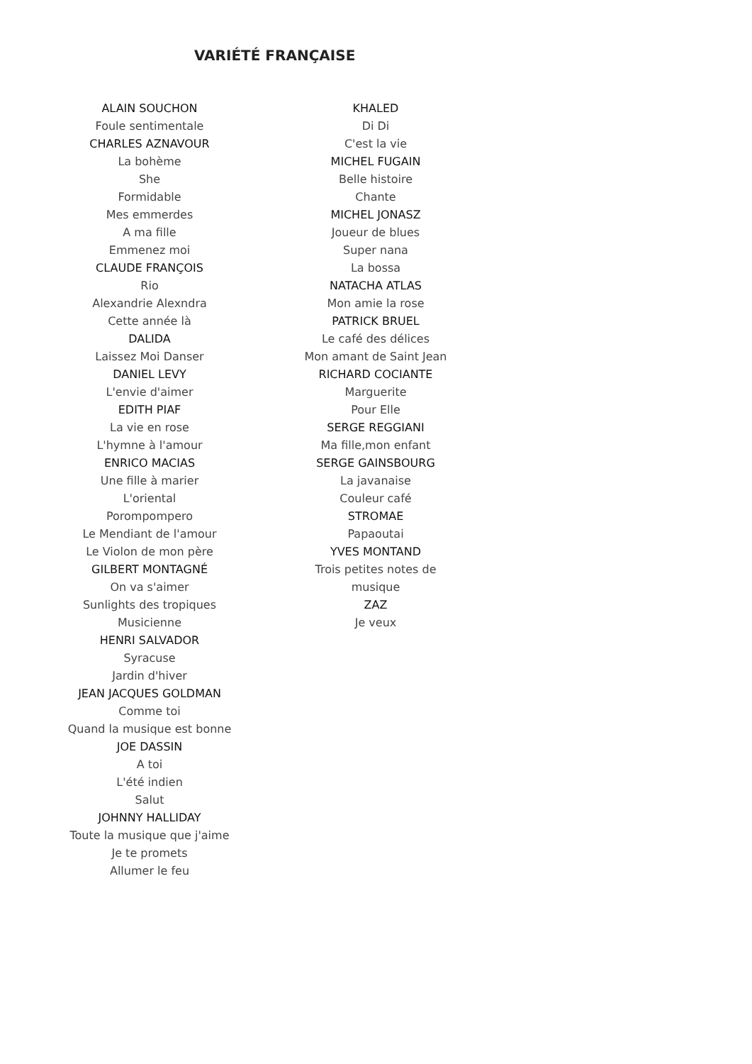VARIÉTÉ FRANÇAISE
ALAIN SOUCHON
Foule sentimentale
CHARLES AZNAVOUR
La bohème
She
Formidable
Mes emmerdes
A ma fille
Emmenez moi
CLAUDE FRANÇOIS
Rio
Alexandrie Alexndra
Cette année là
DALIDA
Laissez Moi Danser
DANIEL LEVY
L'envie d'aimer
EDITH PIAF
La vie en rose
L'hymne à l'amour
ENRICO MACIAS
Une fille à marier
L'oriental
Porompompero
Le Mendiant de l'amour
Le Violon de mon père
GILBERT MONTAGNÉ
On va s'aimer
Sunlights des tropiques
Musicienne
HENRI SALVADOR
Syracuse
Jardin d'hiver
JEAN JACQUES GOLDMAN
Comme toi
Quand la musique est bonne
JOE DASSIN
A toi
L'été indien
Salut
JOHNNY HALLIDAY
Toute la musique que j'aime
Je te promets
Allumer le feu
KHALED
Di Di
C'est la vie
MICHEL FUGAIN
Belle histoire
Chante
MICHEL JONASZ
Joueur de blues
Super nana
La bossa
NATACHA ATLAS
Mon amie la rose
PATRICK BRUEL
Le café des délices
Mon amant de Saint Jean
RICHARD COCIANTE
Marguerite
Pour Elle
SERGE REGGIANI
Ma fille,mon enfant
SERGE GAINSBOURG
La javanaise
Couleur café
STROMAE
Papaoutai
YVES MONTAND
Trois petites notes de musique
ZAZ
Je veux